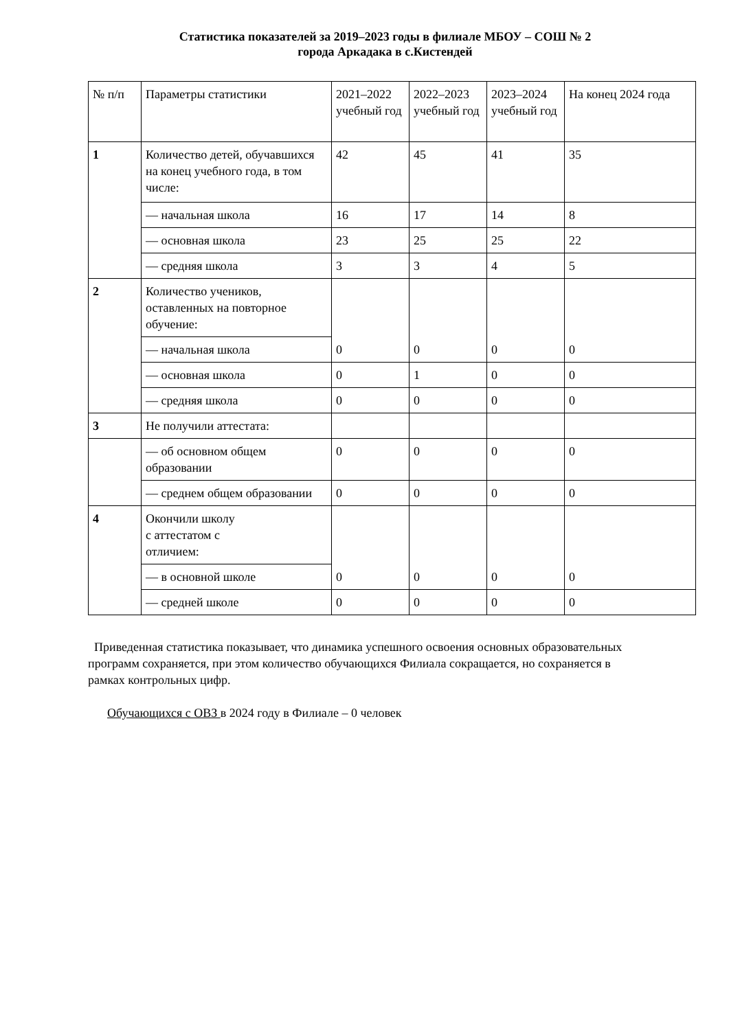Статистика показателей за 2019–2023 годы в филиале МБОУ – СОШ № 2
города Аркадака в с.Кистендей
| № п/п | Параметры статистики | 2021–2022 учебный год | 2022–2023 учебный год | 2023–2024 учебный год | На конец 2024 года |
| --- | --- | --- | --- | --- | --- |
| 1 | Количество детей, обучавшихся на конец учебного года, в том числе: | 42 | 45 | 41 | 35 |
| | — начальная школа | 16 | 17 | 14 | 8 |
| | — основная школа | 23 | 25 | 25 | 22 |
| | — средняя школа | 3 | 3 | 4 | 5 |
| 2 | Количество учеников, оставленных на повторное обучение: | 0 | 0 | 0 | 0 |
| | — начальная школа | | | | |
| | — основная школа | 0 | 1 | 0 | 0 |
| | — средняя школа | 0 | 0 | 0 | 0 |
| 3 | Не получили аттестата: | | | | |
| | — об основном общем образовании | 0 | 0 | 0 | 0 |
| | — среднем общем образовании | 0 | 0 | 0 | 0 |
| 4 | Окончили школу с аттестатом с отличием: | 0 | 0 | 0 | 0 |
| | — в основной школе | | | | |
| | — средней школе | 0 | 0 | 0 | 0 |
Приведенная статистика показывает, что динамика успешного освоения основных образовательных программ сохраняется, при этом количество обучающихся Филиала сокращается, но сохраняется в рамках контрольных цифр.
Обучающихся с ОВЗ в 2024 году в Филиале – 0 человек